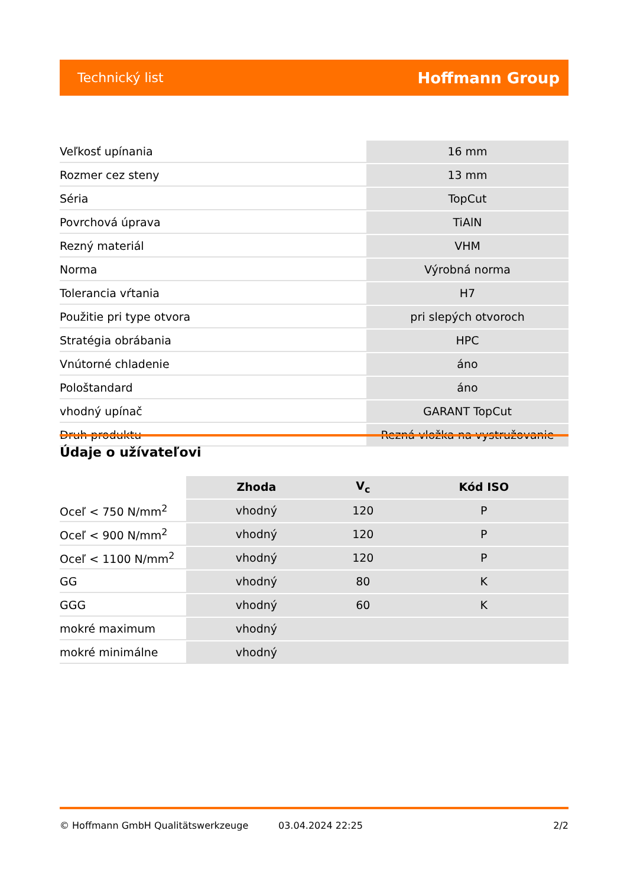Technický list Hoffmann Group
| Veľkosť upínania | 16 mm |
| Rozmer cez steny | 13 mm |
| Séria | TopCut |
| Povrchová úprava | TiAlN |
| Rezný materiál | VHM |
| Norma | Výrobná norma |
| Tolerancia vŕtania | H7 |
| Použitie pri type otvora | pri slepých otvoroch |
| Stratégia obrábania | HPC |
| Vnútorné chladenie | áno |
| Pološtandard | áno |
| vhodný upínač | GARANT TopCut |
| Druh produktu | Rezná vložka na vystružovanie |
Údaje o užívateľovi
| | Zhoda | V<sub>c</sub> | Kód ISO |
| --- | --- | --- | --- |
| Oceľ < 750 N/mm<sup>2</sup> | vhodný | 120 | P |
| Oceľ < 900 N/mm<sup>2</sup> | vhodný | 120 | P |
| Oceľ < 1100 N/mm<sup>2</sup> | vhodný | 120 | P |
| GG | vhodný | 80 | K |
| GGG | vhodný | 60 | K |
| mokré maximum | vhodný | | |
| mokré minimálne | vhodný | | |
© Hoffmann GmbH Qualitätswerkzeuge 03.04.2024 22:25 2/2